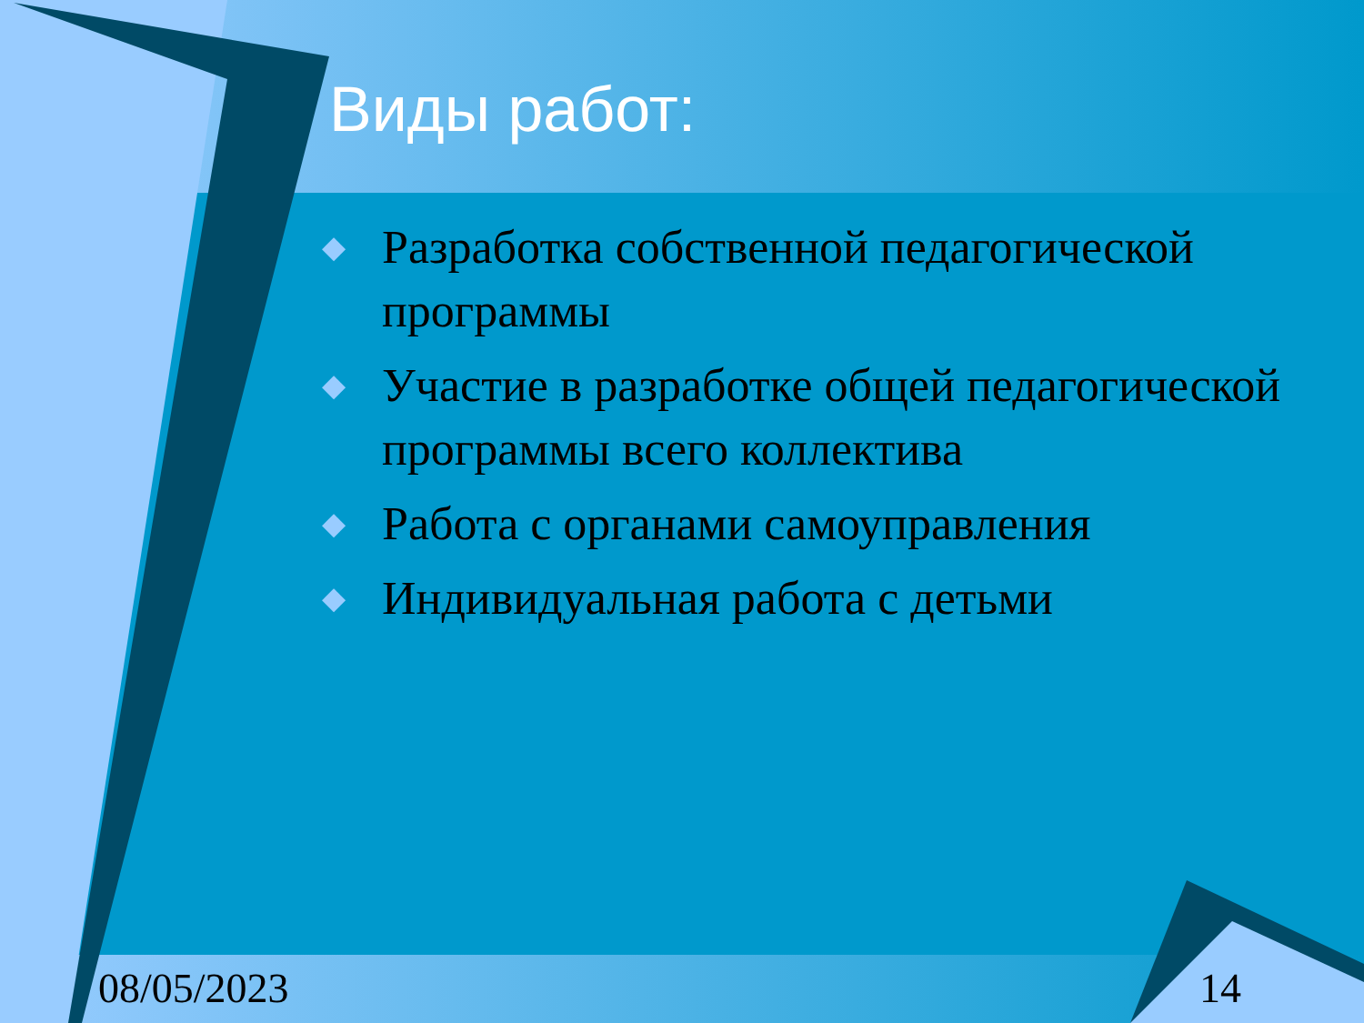Виды работ:
◆ Разработка собственной педагогической программы
◆ Участие в разработке общей педагогической программы всего коллектива
◆ Работа с органами самоуправления
◆ Индивидуальная работа с детьми
08/05/2023 14